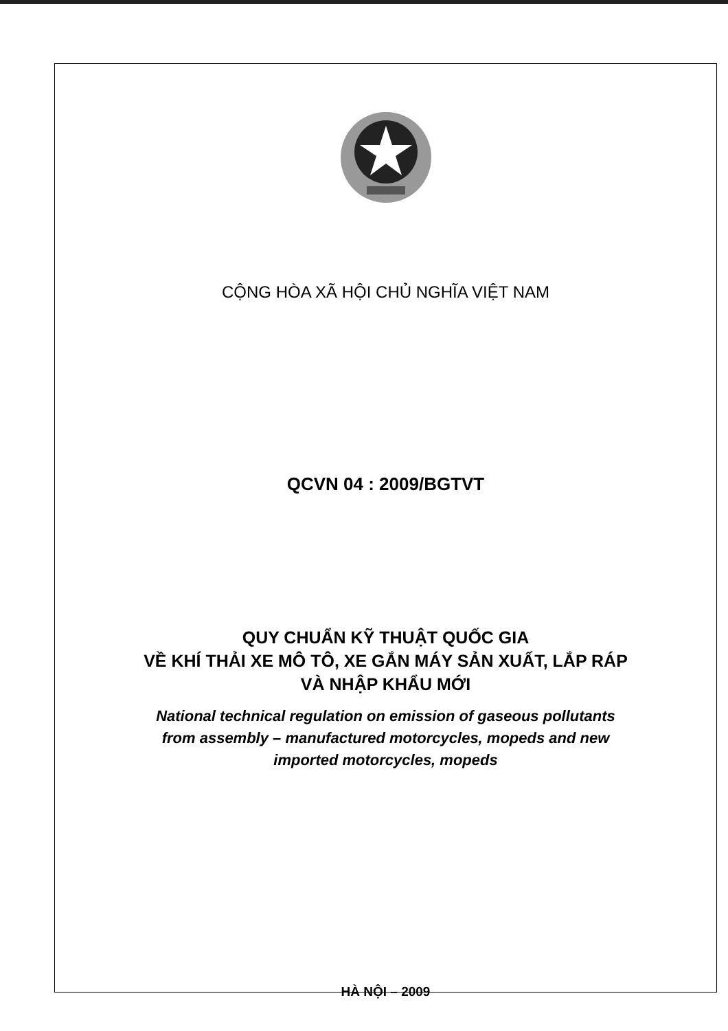CỘNG HÒA XÃ HỘI CHỦ NGHĨA VIỆT NAM
QCVN 04 : 2009/BGTVT
QUY CHUẨN KỸ THUẬT QUỐC GIA
VỀ KHÍ THẢI XE MÔ TÔ, XE GẮN MÁY SẢN XUẤT, LẮP RÁP
VÀ NHẬP KHẨU MỚI
National technical regulation on emission of gaseous pollutants
from assembly – manufactured motorcycles, mopeds and new
imported motorcycles, mopeds
HÀ NỘI – 2009